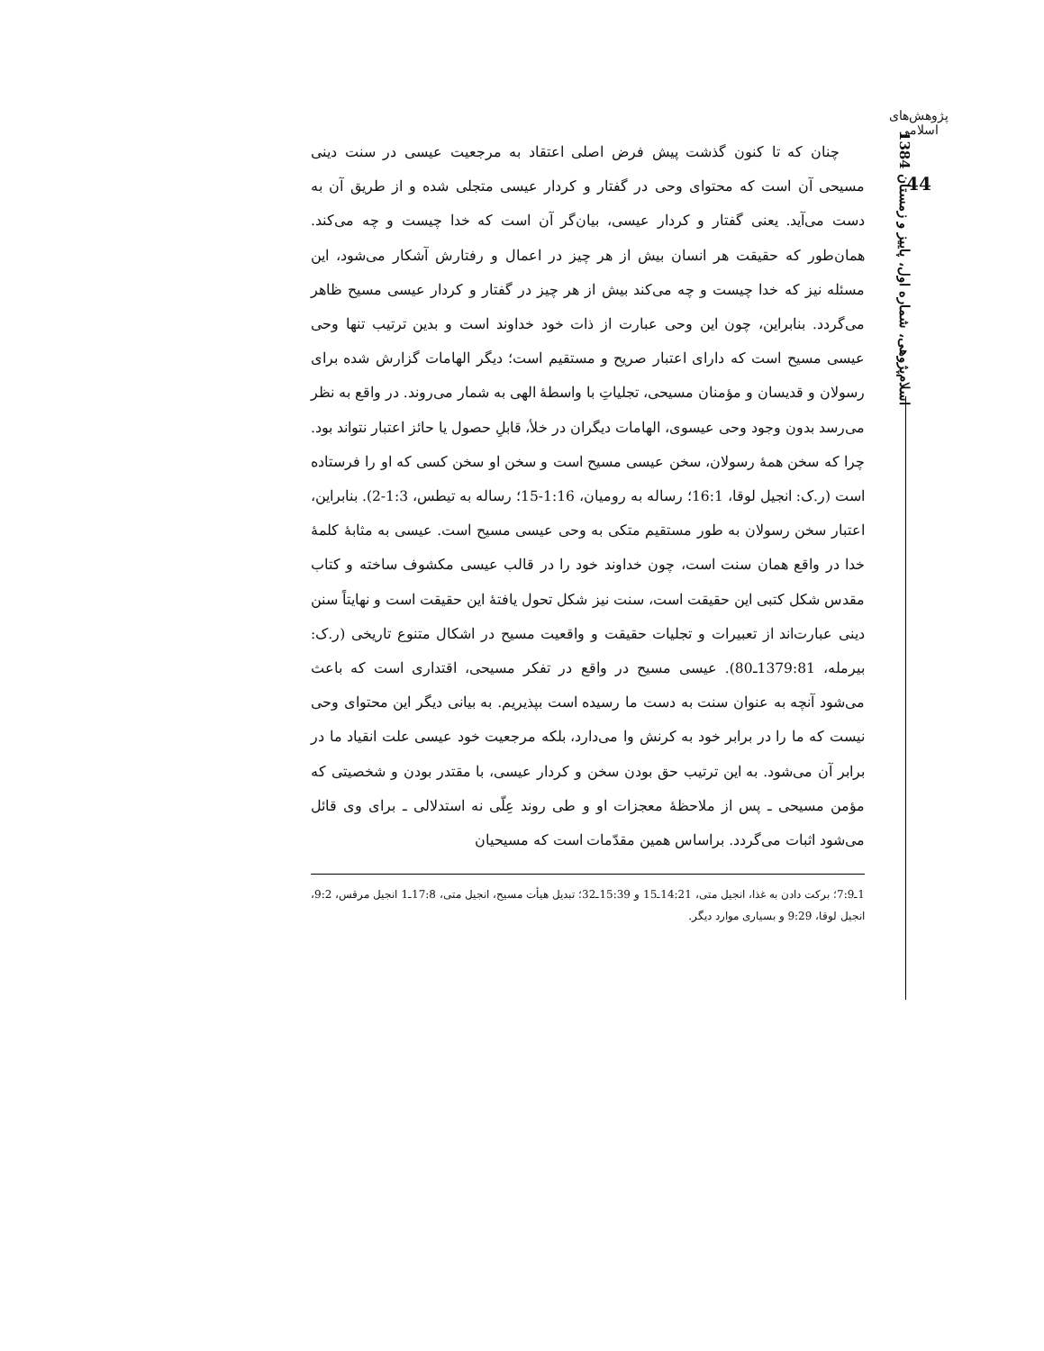پژوهش‌های اسلامی
44
اسلام‌پژوهی، شماره اول، پاییز و زمستان 1384
چنان که تا کنون گذشت پیش فرض اصلی اعتقاد به مرجعیت عیسی در سنت دینی مسیحی آن است که محتوای وحی در گفتار و کردار عیسی متجلی شده و از طریق آن به دست می‌آید. یعنی گفتار و کردار عیسی، بیان‌گر آن است که خدا چیست و چه می‌کند. همان‌طور که حقیقت هر انسان بیش از هر چیز در اعمال و رفتارش آشکار می‌شود، این مسئله نیز که خدا چیست و چه می‌کند بیش از هر چیز در گفتار و کردار عیسی مسیح ظاهر می‌گردد. بنابراین، چون این وحی عبارت از ذات خود خداوند است و بدین ترتیب تنها وحی عیسی مسیح است که دارای اعتبار صریح و مستقیم است؛ دیگر الهامات گزارش شده برای رسولان و قدیسان و مؤمنان مسیحی، تجلیاتِ با واسطهٔ الهی به شمار می‌روند. در واقع به نظر می‌رسد بدون وجود وحی عیسوی، الهامات دیگران در خلأ، قابلِ حصول یا حائز اعتبار نتواند بود. چرا که سخن همهٔ رسولان، سخن عیسی مسیح است و سخن او سخن کسی که او را فرستاده است (ر.ک: انجیل لوقا، 16:1؛ رساله به رومیان، 1:16-15؛ رساله به تیطس، 1:3-2). بنابراین، اعتبار سخن رسولان به طور مستقیم متکی به وحی عیسی مسیح است. عیسی به مثابهٔ کلمهٔ خدا در واقع همان سنت است، چون خداوند خود را در قالب عیسی مکشوف ساخته و کتاب مقدس شکل کتبی این حقیقت است، سنت نیز شکل تحول یافتهٔ این حقیقت است و نهایتاً سنن دینی عبارت‌اند از تعبیرات و تجلیات حقیقت و واقعیت مسیح در اشکال متنوع تاریخی (ر.ک: بیرمله، 1379:81ـ80). عیسی مسیح در واقع در تفکر مسیحی، اقتداری است که باعث می‌شود آنچه به عنوان سنت به دست ما رسیده است بپذیریم. به بیانی دیگر این محتوای وحی نیست که ما را در برابر خود به کرنش وا می‌دارد، بلکه مرجعیت خود عیسی علت انقیاد ما در برابر آن می‌شود. به این ترتیب حق بودن سخن و کردار عیسی، با مقتدر بودن و شخصیتی که مؤمن مسیحی ـ پس از ملاحظهٔ معجزات او و طی روند عِلّی نه استدلالی ـ برای وی قائل می‌شود اثبات می‌گردد. براساس همین مقدّمات است که مسیحیان
1ـ7:9؛ برکت دادن به غذا، انجیل متی، 14:21ـ15 و 15:39ـ32؛ تبدیل هیأت مسیح، انجیل متی، 17:8ـ1 انجیل مرقس، 9:2، انجیل لوقا، 9:29 و بسیاری موارد دیگر.